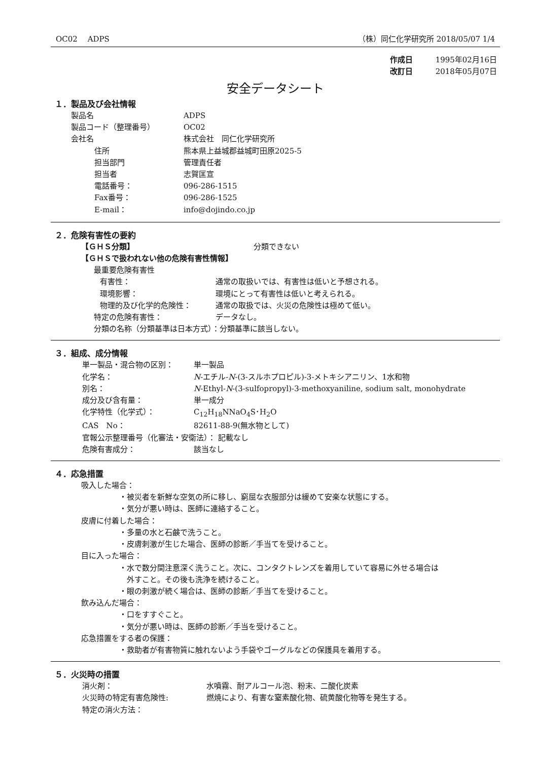OC02　 ADPS （株）同仁化学研究所 2018/05/07 1/4
作成日 1995年02月16日
改訂日 2018年05月07日
安全データシート
１．製品及び会社情報
製品名 ADPS
製品コード（整理番号） OC02
会社名 株式会社　同仁化学研究所
住所 熊本県上益城郡益城町田原2025-5
担当部門 管理責任者
担当者 志賀匡宣
電話番号： 096-286-1515
Fax番号： 096-286-1525
E-mail： info@dojindo.co.jp
２．危険有害性の要約
【ＧＨＳ分類】 分類できない
【ＧＨＳで扱われない他の危険有害性情報】
最重要危険有害性
有害性： 通常の取扱いでは、有害性は低いと予想される。
環境影響： 環境にとって有害性は低いと考えられる。
物理的及び化学的危険性： 通常の取扱では、火災の危険性は極めて低い。
特定の危険有害性： データなし。
分類の名称（分類基準は日本方式）：分類基準に該当しない。
３．組成、成分情報
単一製品・混合物の区別： 単一製品
化学名： N-エチル-N-(3-スルホプロピル)-3-メトキシアニリン、1水和物
別名： N-Ethyl-N-(3-sulfopropyl)-3-methoxyaniline, sodium salt, monohydrate
成分及び含有量： 単一成分
化学特性（化学式）： C<sub>12</sub>H<sub>18</sub>NNaO<sub>4</sub>S･H<sub>2</sub>O
CAS　No： 82611-88-9(無水物として)
官報公示整理番号（化審法・安衛法）： 記載なし
危険有害成分： 該当なし
４．応急措置
吸入した場合：
・被災者を新鮮な空気の所に移し、窮屈な衣服部分は緩めて安楽な状態にする。
・気分が悪い時は、医師に連絡すること。
皮膚に付着した場合：
・多量の水と石鹸で洗うこと。
・皮膚刺激が生じた場合、医師の診断／手当てを受けること。
目に入った場合：
・水で数分間注意深く洗うこと。次に、コンタクトレンズを着用していて容易に外せる場合は
　外すこと。その後も洗浄を続けること。
・眼の刺激が続く場合は、医師の診断／手当てを受けること。
飲み込んだ場合：
・口をすすぐこと。
・気分が悪い時は、医師の診断／手当を受けること。
応急措置をする者の保護：
・救助者が有害物質に触れないよう手袋やゴーグルなどの保護具を着用する。
５．火災時の措置
消火剤： 水噴霧、耐アルコール泡、粉末、二酸化炭素
火災時の特定有害危険性: 燃焼により、有害な窒素酸化物、硫黄酸化物等を発生する。
特定の消火方法：